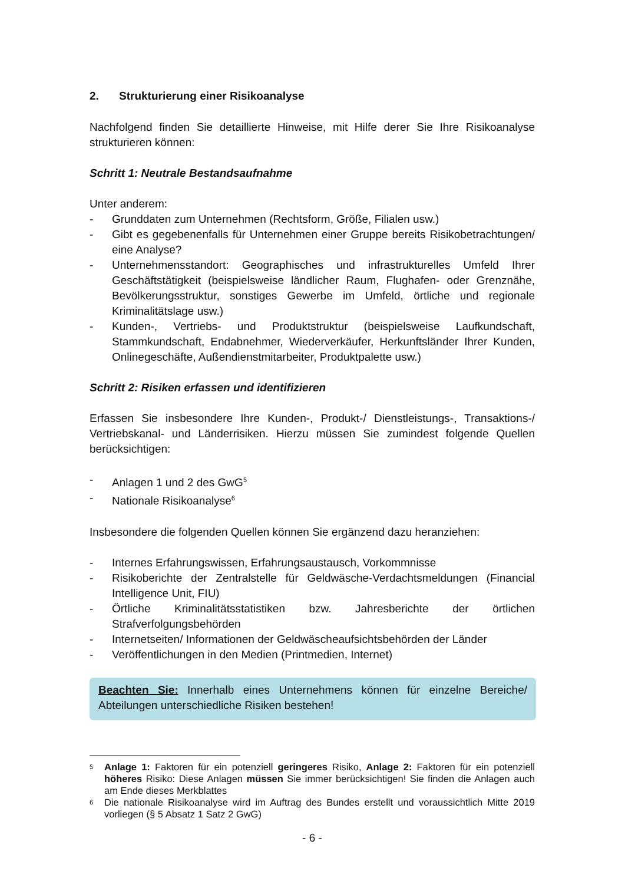2. Strukturierung einer Risikoanalyse
Nachfolgend finden Sie detaillierte Hinweise, mit Hilfe derer Sie Ihre Risikoanalyse strukturieren können:
Schritt 1: Neutrale Bestandsaufnahme
Unter anderem:
- Grunddaten zum Unternehmen (Rechtsform, Größe, Filialen usw.)
- Gibt es gegebenenfalls für Unternehmen einer Gruppe bereits Risikobetrachtungen/ eine Analyse?
- Unternehmensstandort: Geographisches und infrastrukturelles Umfeld Ihrer Geschäftstätigkeit (beispielsweise ländlicher Raum, Flughafen- oder Grenznähe, Bevölkerungsstruktur, sonstiges Gewerbe im Umfeld, örtliche und regionale Kriminalitätslage usw.)
- Kunden-, Vertriebs- und Produktstruktur (beispielsweise Laufkundschaft, Stammkundschaft, Endabnehmer, Wiederverkäufer, Herkunftsländer Ihrer Kunden, Onlinegeschäfte, Außendienstmitarbeiter, Produktpalette usw.)
Schritt 2: Risiken erfassen und identifizieren
Erfassen Sie insbesondere Ihre Kunden-, Produkt-/ Dienstleistungs-, Transaktions-/ Vertriebskanal- und Länderrisiken. Hierzu müssen Sie zumindest folgende Quellen berücksichtigen:
- Anlagen 1 und 2 des GwG<sup>5</sup>
- Nationale Risikoanalyse<sup>6</sup>
Insbesondere die folgenden Quellen können Sie ergänzend dazu heranziehen:
- Internes Erfahrungswissen, Erfahrungsaustausch, Vorkommnisse
- Risikoberichte der Zentralstelle für Geldwäsche-Verdachtsmeldungen (Financial Intelligence Unit, FIU)
- Örtliche Kriminalitätsstatistiken bzw. Jahresberichte der örtlichen Strafverfolgungsbehörden
- Internetseiten/ Informationen der Geldwäscheaufsichtsbehörden der Länder
- Veröffentlichungen in den Medien (Printmedien, Internet)
Beachten Sie: Innerhalb eines Unternehmens können für einzelne Bereiche/ Abteilungen unterschiedliche Risiken bestehen!
5 Anlage 1: Faktoren für ein potenziell geringeres Risiko, Anlage 2: Faktoren für ein potenziell höheres Risiko: Diese Anlagen müssen Sie immer berücksichtigen! Sie finden die Anlagen auch am Ende dieses Merkblattes
6 Die nationale Risikoanalyse wird im Auftrag des Bundes erstellt und voraussichtlich Mitte 2019 vorliegen (§ 5 Absatz 1 Satz 2 GwG)
- 6 -